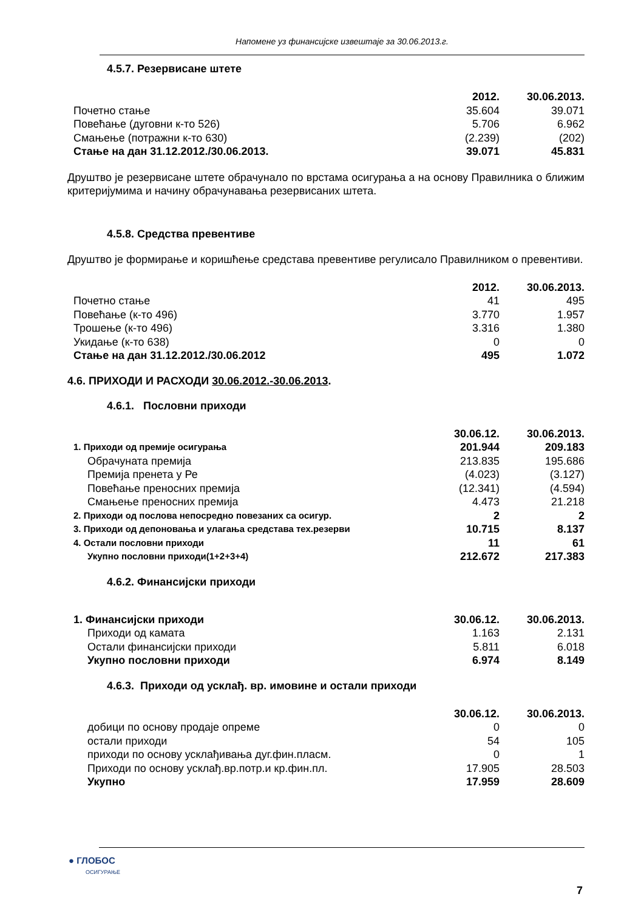Напомене уз финансијске извештаје за 30.06.2013.г.
4.5.7. Резервисане штете
| | 2012. | 30.06.2013. |
| Почетно стање | 35.604 | 39.071 |
| Повећање (дуговни к-то 526) | 5.706 | 6.962 |
| Смањење (потражни к-то 630) | (2.239) | (202) |
| Стање на дан 31.12.2012./30.06.2013. | 39.071 | 45.831 |
Друштво је резервисане штете обрачунало по врстама осигурања а на основу Правилника о ближим критеријумима и начину обрачунавања резервисаних штета.
4.5.8. Средства превентиве
Друштво је формирање и коришћење средстава превентиве регулисало Правилником о превентиви.
| | 2012. | 30.06.2013. |
| Почетно стање | 41 | 495 |
| Повећање (к-то 496) | 3.770 | 1.957 |
| Трошење (к-то 496) | 3.316 | 1.380 |
| Укидање (к-то 638) | 0 | 0 |
| Стање на дан 31.12.2012./30.06.2012 | 495 | 1.072 |
4.6. ПРИХОДИ И РАСХОДИ 30.06.2012.-30.06.2013.
4.6.1. Пословни приходи
| | 30.06.12. | 30.06.2013. |
| 1. Приходи од премије осигурања | 201.944 | 209.183 |
| Обрачуната премија | 213.835 | 195.686 |
| Премија пренета у Ре | (4.023) | (3.127) |
| Повећање преносних премија | (12.341) | (4.594) |
| Смањење преносних премија | 4.473 | 21.218 |
| 2. Приходи од послова непосредно повезаних са осигур. | 2 | 2 |
| 3. Приходи од депоновања и улагања средстава тех.резерви | 10.715 | 8.137 |
| 4. Остали пословни приходи | 11 | 61 |
| Укупно пословни приходи(1+2+3+4) | 212.672 | 217.383 |
4.6.2. Финансијски приходи
| 1. Финансијски приходи | 30.06.12. | 30.06.2013. |
| Приходи од камата | 1.163 | 2.131 |
| Остали финансијски приходи | 5.811 | 6.018 |
| Укупно пословни приходи | 6.974 | 8.149 |
4.6.3. Приходи од усклађ. вр. имовине и остали приходи
| | 30.06.12. | 30.06.2013. |
| добици по основу продаје опреме | 0 | 0 |
| остали приходи | 54 | 105 |
| приходи по основу усклађивања дуг.фин.пласм. | 0 | 1 |
| Приходи по основу усклађ.вр.потр.и кр.фин.пл. | 17.905 | 28.503 |
| Укупно | 17.959 | 28.609 |
● ГЛОБОС
ОСИГУРАЊЕ
7